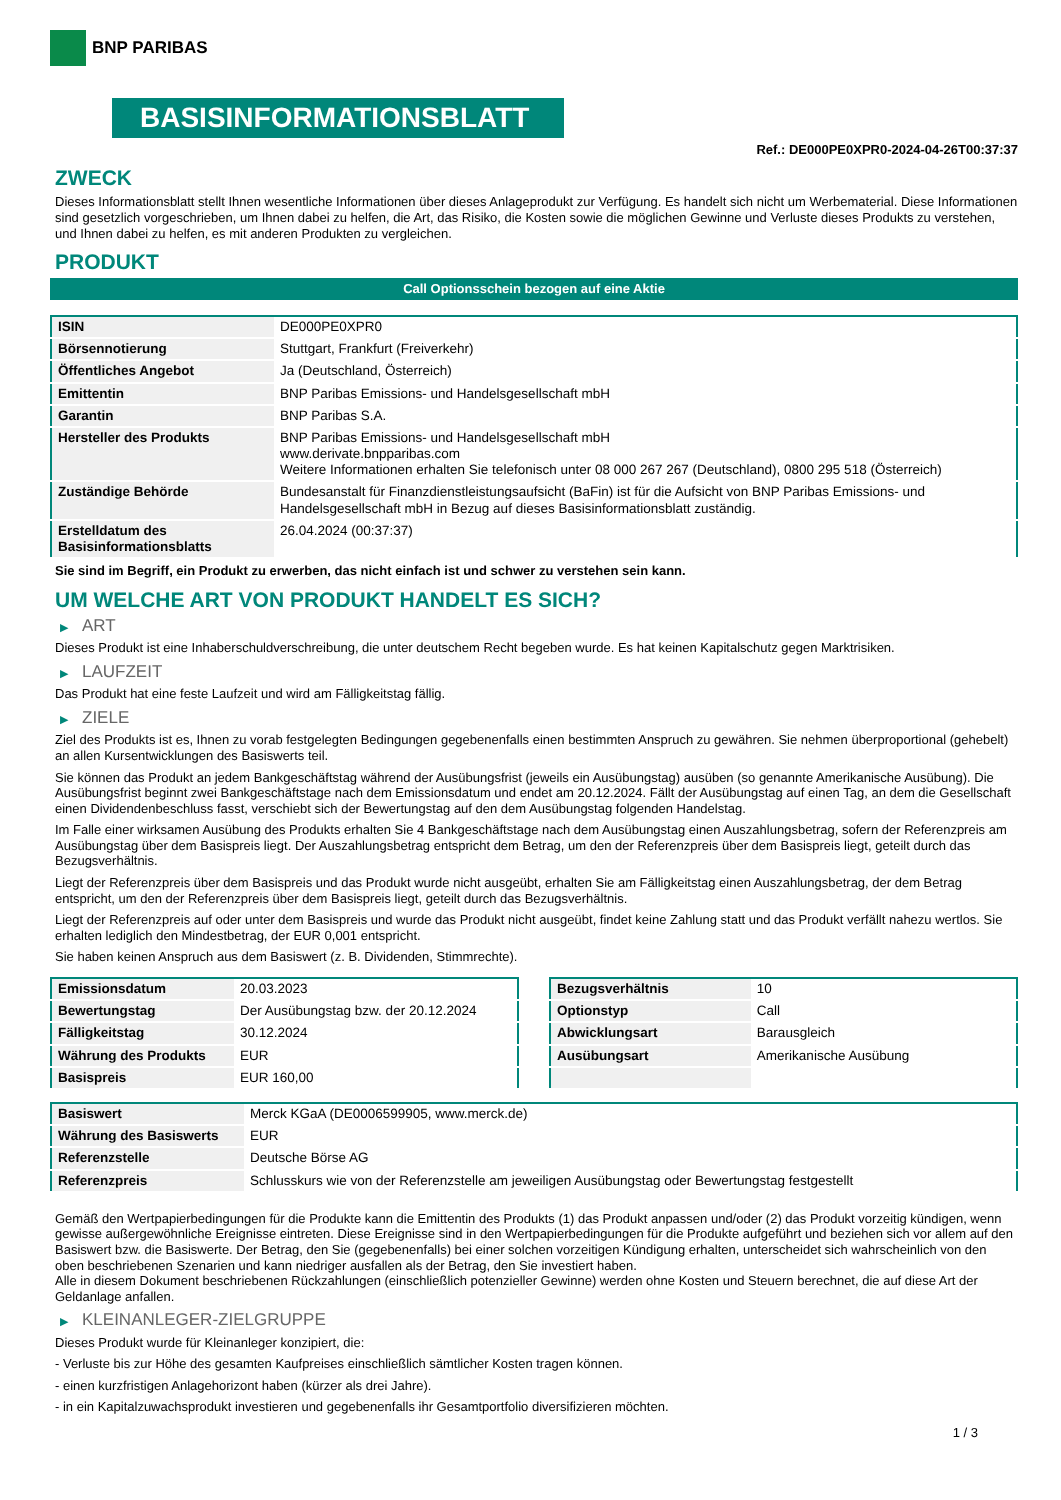BNP PARIBAS
BASISINFORMATIONSBLATT
Ref.: DE000PE0XPR0-2024-04-26T00:37:37
ZWECK
Dieses Informationsblatt stellt Ihnen wesentliche Informationen über dieses Anlageprodukt zur Verfügung. Es handelt sich nicht um Werbematerial. Diese Informationen sind gesetzlich vorgeschrieben, um Ihnen dabei zu helfen, die Art, das Risiko, die Kosten sowie die möglichen Gewinne und Verluste dieses Produkts zu verstehen, und Ihnen dabei zu helfen, es mit anderen Produkten zu vergleichen.
PRODUKT
Call Optionsschein bezogen auf eine Aktie
| ISIN | DE000PE0XPR0 |
| Börsennotierung | Stuttgart, Frankfurt (Freiverkehr) |
| Öffentliches Angebot | Ja (Deutschland, Österreich) |
| Emittentin | BNP Paribas Emissions- und Handelsgesellschaft mbH |
| Garantin | BNP Paribas S.A. |
| Hersteller des Produkts | BNP Paribas Emissions- und Handelsgesellschaft mbH www.derivate.bnpparibas.com Weitere Informationen erhalten Sie telefonisch unter 08 000 267 267 (Deutschland), 0800 295 518 (Österreich) |
| Zuständige Behörde | Bundesanstalt für Finanzdienstleistungsaufsicht (BaFin) ist für die Aufsicht von BNP Paribas Emissions- und Handelsgesellschaft mbH in Bezug auf dieses Basisinformationsblatt zuständig. |
| Erstelldatum des Basisinformationsblatts | 26.04.2024 (00:37:37) |
Sie sind im Begriff, ein Produkt zu erwerben, das nicht einfach ist und schwer zu verstehen sein kann.
UM WELCHE ART VON PRODUKT HANDELT ES SICH?
▶ ART
Dieses Produkt ist eine Inhaberschuldverschreibung, die unter deutschem Recht begeben wurde. Es hat keinen Kapitalschutz gegen Marktrisiken.
▶ LAUFZEIT
Das Produkt hat eine feste Laufzeit und wird am Fälligkeitstag fällig.
▶ ZIELE
Ziel des Produkts ist es, Ihnen zu vorab festgelegten Bedingungen gegebenenfalls einen bestimmten Anspruch zu gewähren. Sie nehmen überproportional (gehebelt) an allen Kursentwicklungen des Basiswerts teil.
Sie können das Produkt an jedem Bankgeschäftstag während der Ausübungsfrist (jeweils ein Ausübungstag) ausüben (so genannte Amerikanische Ausübung). Die Ausübungsfrist beginnt zwei Bankgeschäftstage nach dem Emissionsdatum und endet am 20.12.2024. Fällt der Ausübungstag auf einen Tag, an dem die Gesellschaft einen Dividendenbeschluss fasst, verschiebt sich der Bewertungstag auf den dem Ausübungstag folgenden Handelstag.
Im Falle einer wirksamen Ausübung des Produkts erhalten Sie 4 Bankgeschäftstage nach dem Ausübungstag einen Auszahlungsbetrag, sofern der Referenzpreis am Ausübungstag über dem Basispreis liegt. Der Auszahlungsbetrag entspricht dem Betrag, um den der Referenzpreis über dem Basispreis liegt, geteilt durch das Bezugsverhältnis.
Liegt der Referenzpreis über dem Basispreis und das Produkt wurde nicht ausgeübt, erhalten Sie am Fälligkeitstag einen Auszahlungsbetrag, der dem Betrag entspricht, um den der Referenzpreis über dem Basispreis liegt, geteilt durch das Bezugsverhältnis.
Liegt der Referenzpreis auf oder unter dem Basispreis und wurde das Produkt nicht ausgeübt, findet keine Zahlung statt und das Produkt verfällt nahezu wertlos. Sie erhalten lediglich den Mindestbetrag, der EUR 0,001 entspricht.
Sie haben keinen Anspruch aus dem Basiswert (z. B. Dividenden, Stimmrechte).
| Emissionsdatum | 20.03.2023 |
| Bewertungstag | Der Ausübungstag bzw. der 20.12.2024 |
| Fälligkeitstag | 30.12.2024 |
| Währung des Produkts | EUR |
| Basispreis | EUR 160,00 |
| Bezugsverhältnis | 10 |
| Optionstyp | Call |
| Abwicklungsart | Barausgleich |
| Ausübungsart | Amerikanische Ausübung |
| Basiswert | Merck KGaA (DE0006599905, www.merck.de) |
| Währung des Basiswerts | EUR |
| Referenzstelle | Deutsche Börse AG |
| Referenzpreis | Schlusskurs wie von der Referenzstelle am jeweiligen Ausübungstag oder Bewertungstag festgestellt |
Gemäß den Wertpapierbedingungen für die Produkte kann die Emittentin des Produkts (1) das Produkt anpassen und/oder (2) das Produkt vorzeitig kündigen, wenn gewisse außergewöhnliche Ereignisse eintreten. Diese Ereignisse sind in den Wertpapierbedingungen für die Produkte aufgeführt und beziehen sich vor allem auf den Basiswert bzw. die Basiswerte. Der Betrag, den Sie (gegebenenfalls) bei einer solchen vorzeitigen Kündigung erhalten, unterscheidet sich wahrscheinlich von den oben beschriebenen Szenarien und kann niedriger ausfallen als der Betrag, den Sie investiert haben.
Alle in diesem Dokument beschriebenen Rückzahlungen (einschließlich potenzieller Gewinne) werden ohne Kosten und Steuern berechnet, die auf diese Art der Geldanlage anfallen.
▶ KLEINANLEGER-ZIELGRUPPE
Dieses Produkt wurde für Kleinanleger konzipiert, die:
- Verluste bis zur Höhe des gesamten Kaufpreises einschließlich sämtlicher Kosten tragen können.
- einen kurzfristigen Anlagehorizont haben (kürzer als drei Jahre).
- in ein Kapitalzuwachsprodukt investieren und gegebenenfalls ihr Gesamtportfolio diversifizieren möchten.
1 / 3